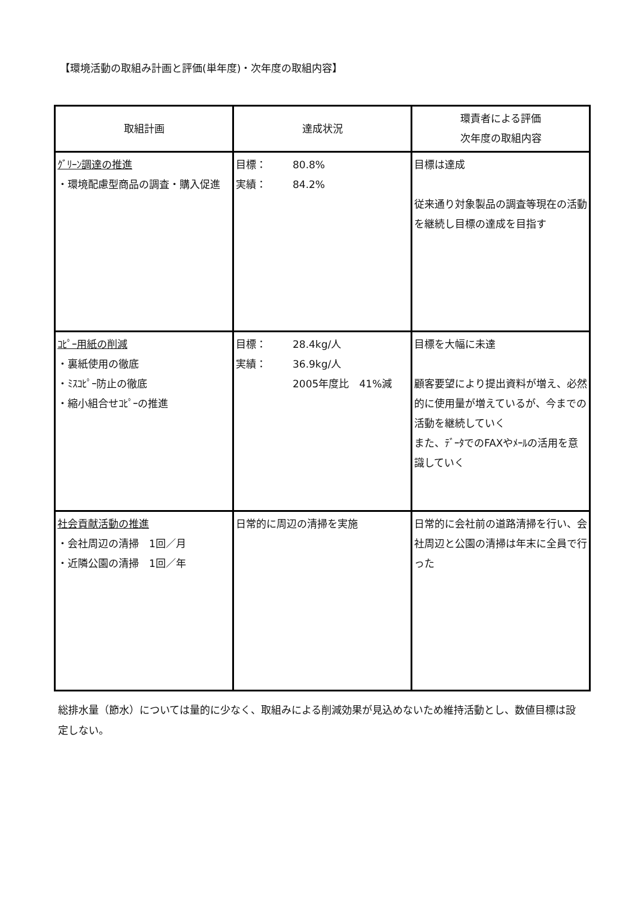【環境活動の取組み計画と評価(単年度)・次年度の取組内容】
| 取組計画 | 達成状況 | 環責者による評価 次年度の取組内容 |
| --- | --- | --- |
| ｸﾞﾘｰﾝ調達の推進 ・環境配慮型商品の調査・購入促進 | 目標： 80.8% 実績： 84.2% | 目標は達成 従来通り対象製品の調査等現在の活動を継続し目標の達成を目指す |
| ｺﾋﾟｰ用紙の削減 ・裏紙使用の徹底 ・ﾐｽｺﾋﾟｰ防止の徹底 ・縮小組合せｺﾋﾟｰの推進 | 目標： 28.4kg/人 実績： 36.9kg/人 2005年度比 41%減 | 目標を大幅に未達 顧客要望により提出資料が増え、必然的に使用量が増えているが、今までの活動を継続していく また、ﾃﾞｰﾀでのFAXやﾒｰﾙの活用を意識していく |
| 社会貢献活動の推進 ・会社周辺の清掃 1回／月 ・近隣公園の清掃 1回／年 | 日常的に周辺の清掃を実施 | 日常的に会社前の道路清掃を行い、会社周辺と公園の清掃は年末に全員で行った |
総排水量（節水）については量的に少なく、取組みによる削減効果が見込めないため維持活動とし、数値目標は設定しない。